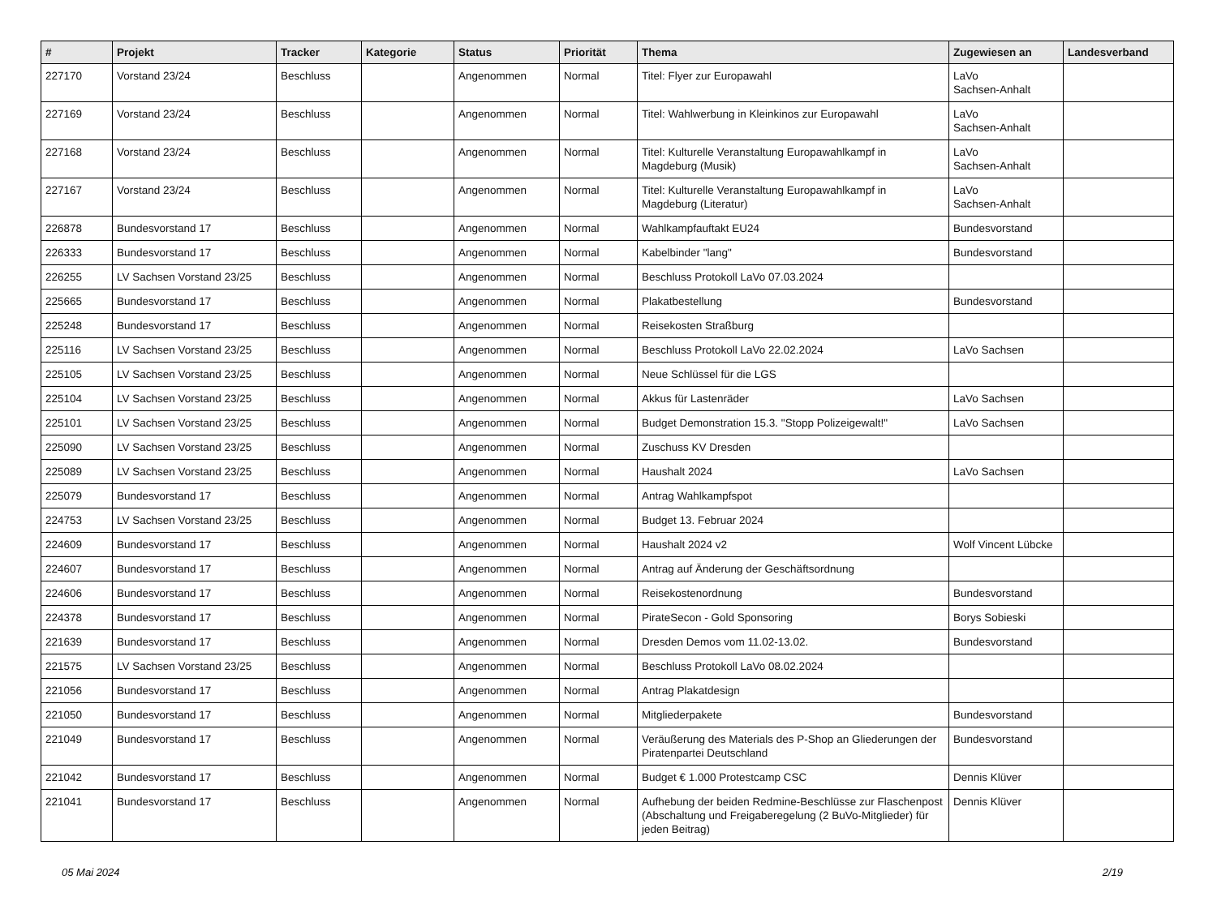| # | Projekt | Tracker | Kategorie | Status | Priorität | Thema | Zugewiesen an | Landesverband |
| --- | --- | --- | --- | --- | --- | --- | --- | --- |
| 227170 | Vorstand 23/24 | Beschluss | | Angenommen | Normal | Titel: Flyer zur Europawahl | LaVo Sachsen-Anhalt | |
| 227169 | Vorstand 23/24 | Beschluss | | Angenommen | Normal | Titel: Wahlwerbung in Kleinkinos zur Europawahl | LaVo Sachsen-Anhalt | |
| 227168 | Vorstand 23/24 | Beschluss | | Angenommen | Normal | Titel: Kulturelle Veranstaltung Europawahlkampf in Magdeburg (Musik) | LaVo Sachsen-Anhalt | |
| 227167 | Vorstand 23/24 | Beschluss | | Angenommen | Normal | Titel: Kulturelle Veranstaltung Europawahlkampf in Magdeburg (Literatur) | LaVo Sachsen-Anhalt | |
| 226878 | Bundesvorstand 17 | Beschluss | | Angenommen | Normal | Wahlkampfauftakt EU24 | Bundesvorstand | |
| 226333 | Bundesvorstand 17 | Beschluss | | Angenommen | Normal | Kabelbinder "lang" | Bundesvorstand | |
| 226255 | LV Sachsen Vorstand 23/25 | Beschluss | | Angenommen | Normal | Beschluss Protokoll LaVo 07.03.2024 | | |
| 225665 | Bundesvorstand 17 | Beschluss | | Angenommen | Normal | Plakatbestellung | Bundesvorstand | |
| 225248 | Bundesvorstand 17 | Beschluss | | Angenommen | Normal | Reisekosten Straßburg | | |
| 225116 | LV Sachsen Vorstand 23/25 | Beschluss | | Angenommen | Normal | Beschluss Protokoll LaVo 22.02.2024 | LaVo Sachsen | |
| 225105 | LV Sachsen Vorstand 23/25 | Beschluss | | Angenommen | Normal | Neue Schlüssel für die LGS | | |
| 225104 | LV Sachsen Vorstand 23/25 | Beschluss | | Angenommen | Normal | Akkus für Lastenräder | LaVo Sachsen | |
| 225101 | LV Sachsen Vorstand 23/25 | Beschluss | | Angenommen | Normal | Budget Demonstration 15.3. "Stopp Polizeigewalt!" | LaVo Sachsen | |
| 225090 | LV Sachsen Vorstand 23/25 | Beschluss | | Angenommen | Normal | Zuschuss KV Dresden | | |
| 225089 | LV Sachsen Vorstand 23/25 | Beschluss | | Angenommen | Normal | Haushalt 2024 | LaVo Sachsen | |
| 225079 | Bundesvorstand 17 | Beschluss | | Angenommen | Normal | Antrag Wahlkampfspot | | |
| 224753 | LV Sachsen Vorstand 23/25 | Beschluss | | Angenommen | Normal | Budget 13. Februar 2024 | | |
| 224609 | Bundesvorstand 17 | Beschluss | | Angenommen | Normal | Haushalt 2024 v2 | Wolf Vincent Lübcke | |
| 224607 | Bundesvorstand 17 | Beschluss | | Angenommen | Normal | Antrag auf Änderung der Geschäftsordnung | | |
| 224606 | Bundesvorstand 17 | Beschluss | | Angenommen | Normal | Reisekostenordnung | Bundesvorstand | |
| 224378 | Bundesvorstand 17 | Beschluss | | Angenommen | Normal | PirateSecon - Gold Sponsoring | Borys Sobieski | |
| 221639 | Bundesvorstand 17 | Beschluss | | Angenommen | Normal | Dresden Demos vom 11.02-13.02. | Bundesvorstand | |
| 221575 | LV Sachsen Vorstand 23/25 | Beschluss | | Angenommen | Normal | Beschluss Protokoll LaVo 08.02.2024 | | |
| 221056 | Bundesvorstand 17 | Beschluss | | Angenommen | Normal | Antrag Plakatdesign | | |
| 221050 | Bundesvorstand 17 | Beschluss | | Angenommen | Normal | Mitgliederpakete | Bundesvorstand | |
| 221049 | Bundesvorstand 17 | Beschluss | | Angenommen | Normal | Veräußerung des Materials des P-Shop an Gliederungen der Piratenpartei Deutschland | Bundesvorstand | |
| 221042 | Bundesvorstand 17 | Beschluss | | Angenommen | Normal | Budget € 1.000 Protestcamp CSC | Dennis Klüver | |
| 221041 | Bundesvorstand 17 | Beschluss | | Angenommen | Normal | Aufhebung der beiden Redmine-Beschlüsse zur Flaschenpost (Abschaltung und Freigaberegelung (2 BuVo-Mitglieder) für jeden Beitrag) | Dennis Klüver | |
05 Mai 2024 2/19